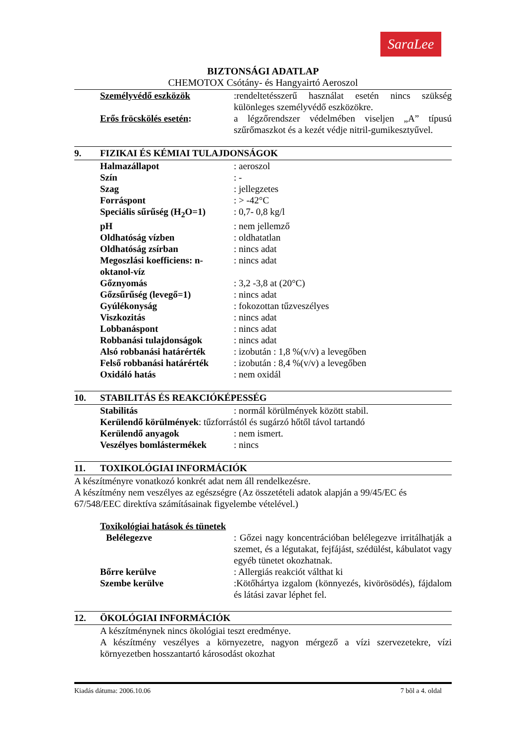SaraLee
BIZTONSÁGI ADATLAP
CHEMOTOX Csótány- és Hangyairtó Aeroszol
Személyvédő eszközök :rendeltetésszerű használat esetén nincs szükség különleges személyvédő eszközökre.
Erős fröcskölés esetén: a légzőrendszer védelmében viseljen „A” típusú szűrőmaszkot és a kezét védje nitril-gumikesztyűvel.
9. FIZIKAI ÉS KÉMIAI TULAJDONSÁGOK
Halmazállapot : aeroszol
Szín : -
Szag : jellegzetes
Forráspont : > -42°C
Speciális sűrűség (H<sub>2</sub>O=1)
: 0,7- 0,8 kg/l
pH : nem jellemző
Oldhatóság vízben : oldhatatlan
Oldhatóság zsírban : nincs adat
Megoszlási koefficiens: n-oktanol-víz
: nincs adat
Gőznyomás : 3,2 -3,8 at (20°C)
Gőzsűrűség (levegő=1) : nincs adat
Gyúlékonyság : fokozottan tűzveszélyes
Viszkozitás : nincs adat
Lobbanáspont : nincs adat
Robbanási tulajdonságok : nincs adat
Alsó robbanási határérték
: izobután : 1,8 %(v/v) a levegőben
Felső robbanási határérték
: izobután : 8,4 %(v/v) a levegőben
Oxidáló hatás : nem oxidál
10. STABILITÁS ÉS REAKCIÓKÉPESSÉG
Stabilitás : normál körülmények között stabil.
Kerülendő körülmények: tűzforrástól és sugárzó hőtől távol tartandó
Kerülendő anyagok : nem ismert.
Veszélyes bomlástermékek
: nincs
11. TOXIKOLÓGIAI INFORMÁCIÓK
A készítményre vonatkozó konkrét adat nem áll rendelkezésre.
A készítmény nem veszélyes az egészségre (Az összetételi adatok alapján a 99/45/EC és 67/548/EEC direktíva számításainak figyelembe vételével.)
Toxikológiai hatások és tünetek
Belélegezve : Gőzei nagy koncentrációban belélegezve irritálhatják a szemet, és a légutakat, fejfájást, szédülést, kábulatot vagy egyéb tünetet okozhatnak.
Bőrre kerülve : Allergiás reakciót válthat ki
Szembe kerülve :Kötőhártya izgalom (könnyezés, kivörösödés), fájdalom és látási zavar léphet fel.
12. ÖKOLÓGIAI INFORMÁCIÓK
A készítménynek nincs ökológiai teszt eredménye.
A készítmény veszélyes a környezetre, nagyon mérgező a vízi szervezetekre, vízi környezetben hosszantartó károsodást okozhat
Kiadás dátuma: 2006.10.06 7 bõl a 4. oldal